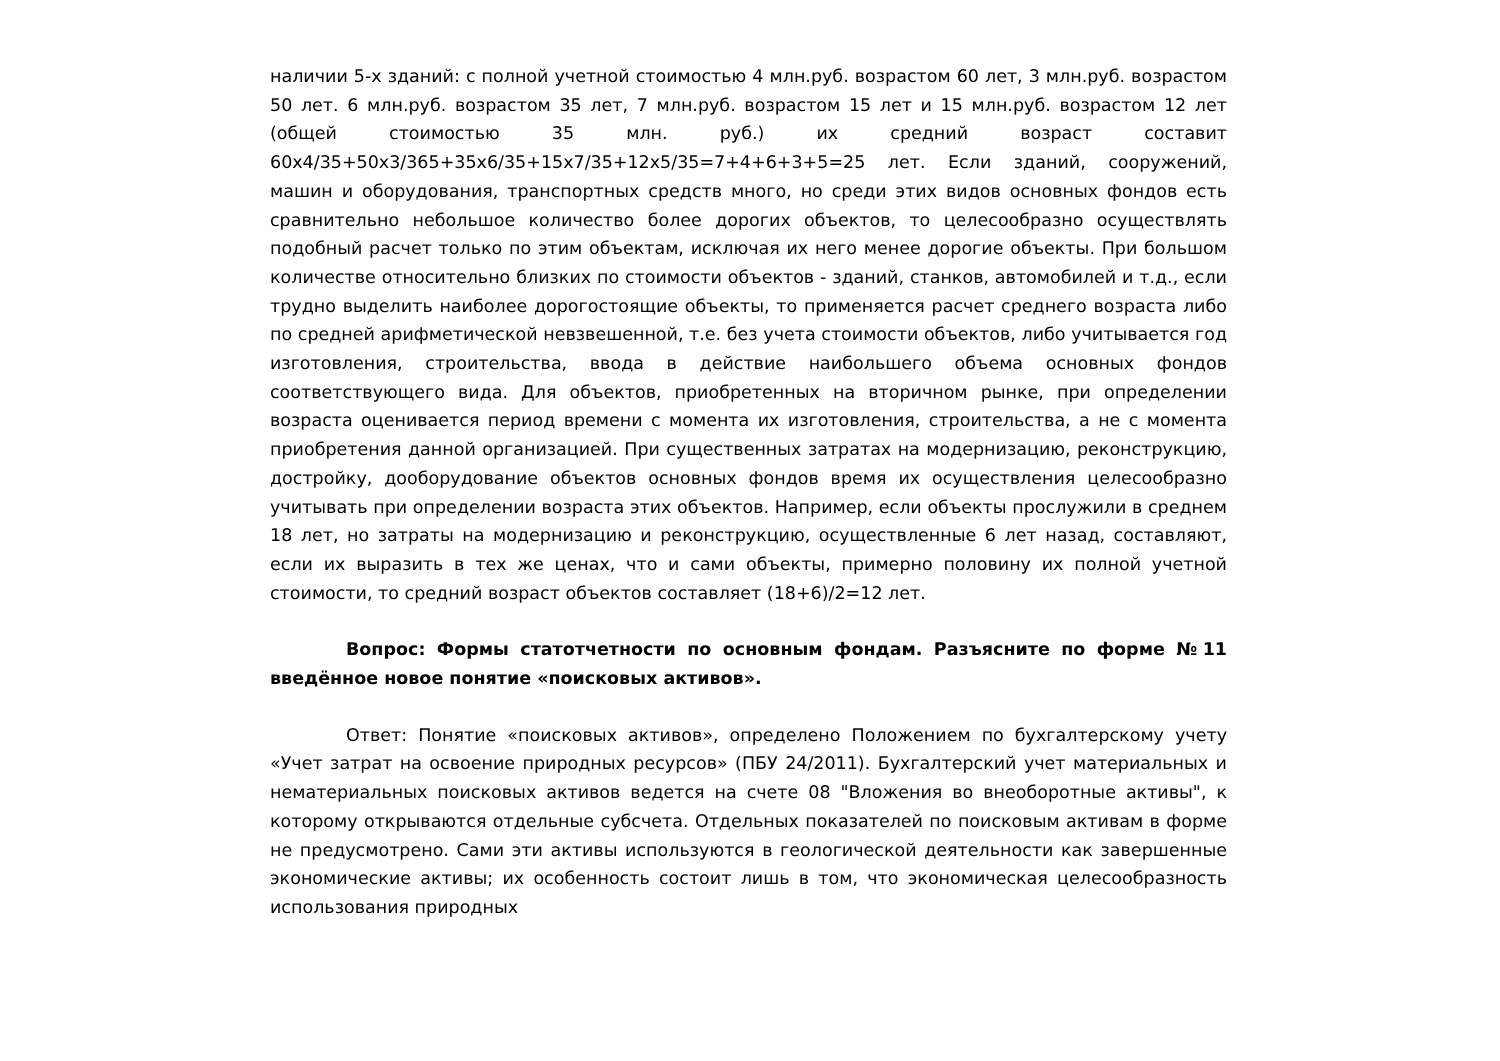наличии 5-х зданий: с полной учетной стоимостью 4 млн.руб. возрастом 60 лет, 3 млн.руб. возрастом 50 лет. 6 млн.руб. возрастом 35 лет, 7 млн.руб. возрастом 15 лет и 15 млн.руб. возрастом 12 лет (общей стоимостью 35 млн. руб.) их средний возраст составит 60х4/35+50х3/365+35х6/35+15х7/35+12х5/35=7+4+6+3+5=25 лет. Если зданий, сооружений, машин и оборудования, транспортных средств много, но среди этих видов основных фондов есть сравнительно небольшое количество более дорогих объектов, то целесообразно осуществлять подобный расчет только по этим объектам, исключая их него менее дорогие объекты. При большом количестве относительно близких по стоимости объектов - зданий, станков, автомобилей и т.д., если трудно выделить наиболее дорогостоящие объекты, то применяется расчет среднего возраста либо по средней арифметической невзвешенной, т.е. без учета стоимости объектов, либо учитывается год изготовления, строительства, ввода в действие наибольшего объема основных фондов соответствующего вида. Для объектов, приобретенных на вторичном рынке, при определении возраста оценивается период времени с момента их изготовления, строительства, а не с момента приобретения данной организацией. При существенных затратах на модернизацию, реконструкцию, достройку, дооборудование объектов основных фондов время их осуществления целесообразно учитывать при определении возраста этих объектов. Например, если объекты прослужили в среднем 18 лет, но затраты на модернизацию и реконструкцию, осуществленные 6 лет назад, составляют, если их выразить в тех же ценах, что и сами объекты, примерно половину их полной учетной стоимости, то средний возраст объектов составляет (18+6)/2=12 лет.
Вопрос: Формы статотчетности по основным фондам. Разъясните по форме №11 введённое новое понятие «поисковых активов».
Ответ: Понятие «поисковых активов», определено Положением по бухгалтерскому учету «Учет затрат на освоение природных ресурсов» (ПБУ 24/2011). Бухгалтерский учет материальных и нематериальных поисковых активов ведется на счете 08 "Вложения во внеоборотные активы", к которому открываются отдельные субсчета. Отдельных показателей по поисковым активам в форме не предусмотрено. Сами эти активы используются в геологической деятельности как завершенные экономические активы; их особенность состоит лишь в том, что экономическая целесообразность использования природных